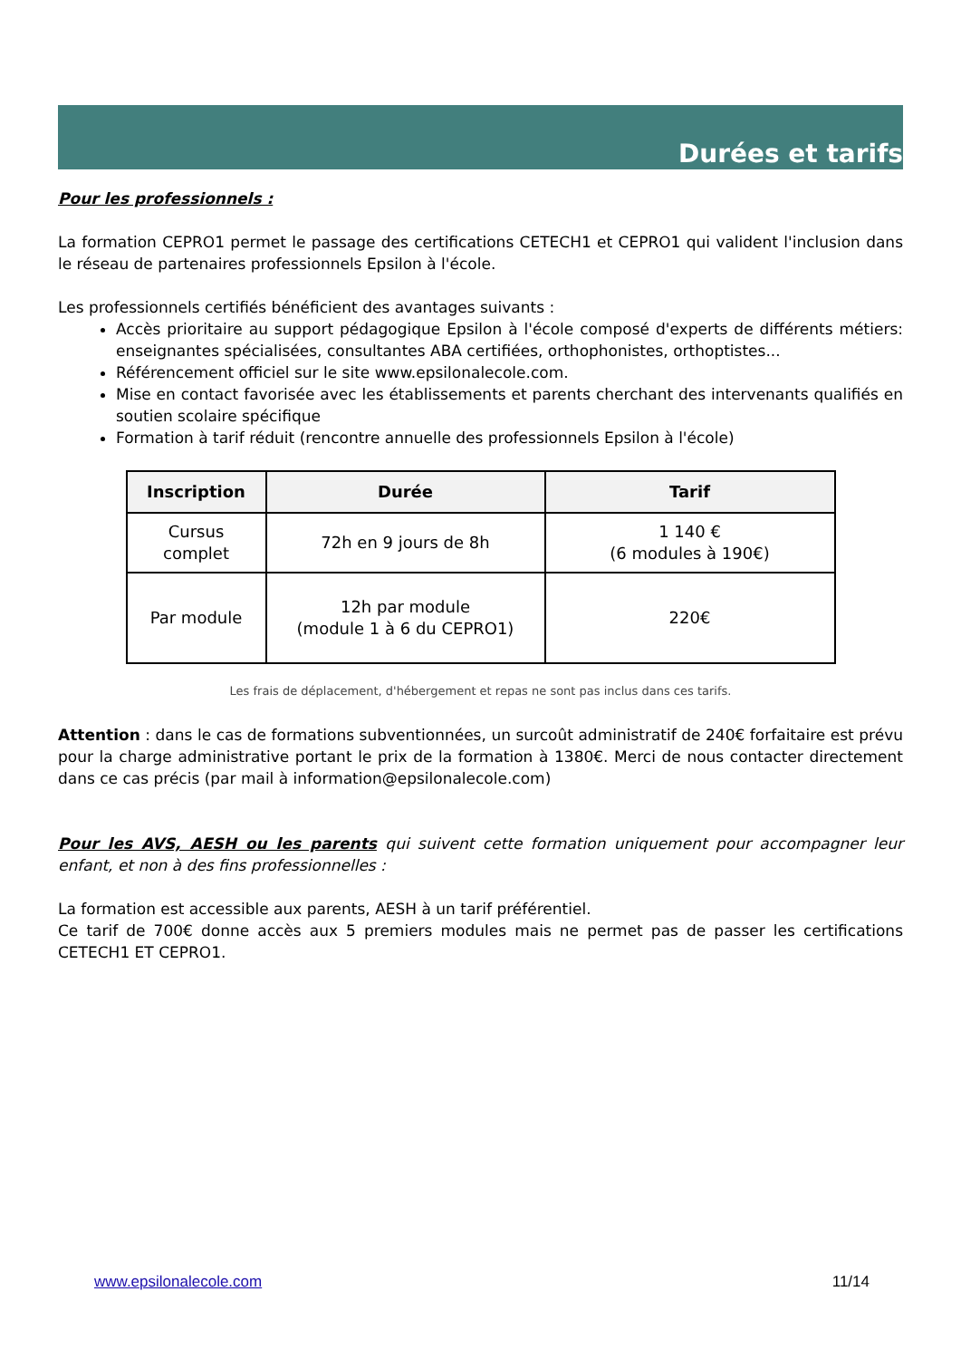Durées et tarifs
Pour les professionnels :
La formation CEPRO1 permet le passage des certifications CETECH1 et CEPRO1 qui valident l'inclusion dans le réseau de partenaires professionnels Epsilon à l'école.
Les professionnels certifiés bénéficient des avantages suivants :
Accès prioritaire au support pédagogique Epsilon à l'école composé d'experts de différents métiers: enseignantes spécialisées, consultantes ABA certifiées, orthophonistes, orthoptistes...
Référencement officiel sur le site www.epsilonalecole.com.
Mise en contact favorisée avec les établissements et parents cherchant des intervenants qualifiés en soutien scolaire spécifique
Formation à tarif réduit (rencontre annuelle des professionnels Epsilon à l'école)
| Inscription | Durée | Tarif |
| --- | --- | --- |
| Cursus complet | 72h en 9 jours de 8h | 1 140 € (6 modules à 190€) |
| Par module | 12h par module (module 1 à 6 du CEPRO1) | 220€ |
Les frais de déplacement, d'hébergement et repas ne sont pas inclus dans ces tarifs.
Attention : dans le cas de formations subventionnées, un surcoût administratif de 240€ forfaitaire est prévu pour la charge administrative portant le prix de la formation à 1380€. Merci de nous contacter directement dans ce cas précis (par mail à information@epsilonalecole.com)
Pour les AVS, AESH ou les parents qui suivent cette formation uniquement pour accompagner leur enfant, et non à des fins professionnelles :
La formation est accessible aux parents, AESH à un tarif préférentiel.
Ce tarif de 700€ donne accès aux 5 premiers modules mais ne permet pas de passer les certifications CETECH1 ET CEPRO1.
www.epsilonalecole.com 11/14